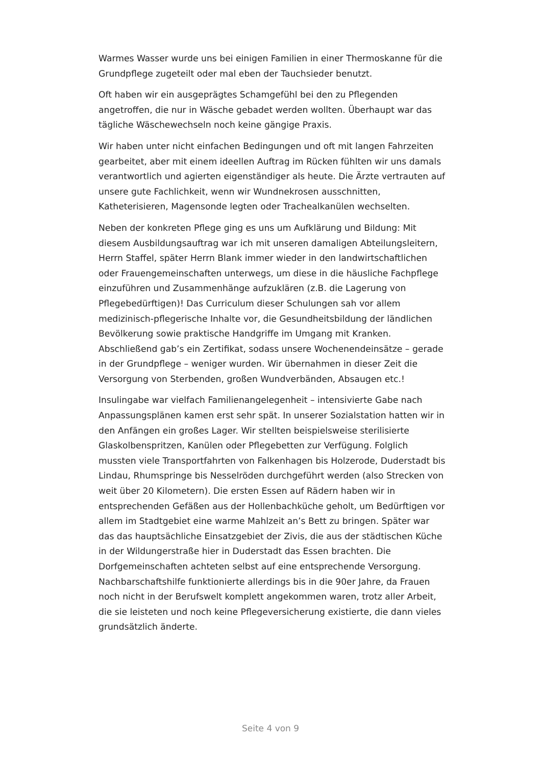Warmes Wasser wurde uns bei einigen Familien in einer Thermoskanne für die Grundpflege zugeteilt oder mal eben der Tauchsieder benutzt.
Oft haben wir ein ausgeprägtes Schamgefühl bei den zu Pflegenden angetroffen, die nur in Wäsche gebadet werden wollten. Überhaupt war das tägliche Wäschewechseln noch keine gängige Praxis.
Wir haben unter nicht einfachen Bedingungen und oft mit langen Fahrzeiten gearbeitet, aber mit einem ideellen Auftrag im Rücken fühlten wir uns damals verantwortlich und agierten eigenständiger als heute. Die Ärzte vertrauten auf unsere gute Fachlichkeit, wenn wir Wundnekrosen ausschnitten, Katheterisieren, Magensonde legten oder Trachealkanülen wechselten.
Neben der konkreten Pflege ging es uns um Aufklärung und Bildung: Mit diesem Ausbildungsauftrag war ich mit unseren damaligen Abteilungsleitern, Herrn Staffel, später Herrn Blank immer wieder in den landwirtschaftlichen oder Frauengemeinschaften unterwegs, um diese in die häusliche Fachpflege einzuführen und Zusammenhänge aufzuklären (z.B. die Lagerung von Pflegebedürftigen)! Das Curriculum dieser Schulungen sah vor allem medizinisch-pflegerische Inhalte vor, die Gesundheitsbildung der ländlichen Bevölkerung sowie praktische Handgriffe im Umgang mit Kranken. Abschließend gab’s ein Zertifikat, sodass unsere Wochenendeinsätze – gerade in der Grundpflege – weniger wurden. Wir übernahmen in dieser Zeit die Versorgung von Sterbenden, großen Wundverbänden, Absaugen etc.!
Insulingabe war vielfach Familienangelegenheit – intensivierte Gabe nach Anpassungsplänen kamen erst sehr spät. In unserer Sozialstation hatten wir in den Anfängen ein großes Lager. Wir stellten beispielsweise sterilisierte Glaskolbenspritzen, Kanülen oder Pflegebetten zur Verfügung. Folglich mussten viele Transportfahrten von Falkenhagen bis Holzerode, Duderstadt bis Lindau, Rhumspringe bis Nesselröden durchgeführt werden (also Strecken von weit über 20 Kilometern). Die ersten Essen auf Rädern haben wir in entsprechenden Gefäßen aus der Hollenbachküche geholt, um Bedürftigen vor allem im Stadtgebiet eine warme Mahlzeit an’s Bett zu bringen. Später war das das hauptsächliche Einsatzgebiet der Zivis, die aus der städtischen Küche in der Wildungerstraße hier in Duderstadt das Essen brachten. Die Dorfgemeinschaften achteten selbst auf eine entsprechende Versorgung. Nachbarschaftshilfe funktionierte allerdings bis in die 90er Jahre, da Frauen noch nicht in der Berufswelt komplett angekommen waren, trotz aller Arbeit, die sie leisteten und noch keine Pflegeversicherung existierte, die dann vieles grundsätzlich änderte.
Seite 4 von 9